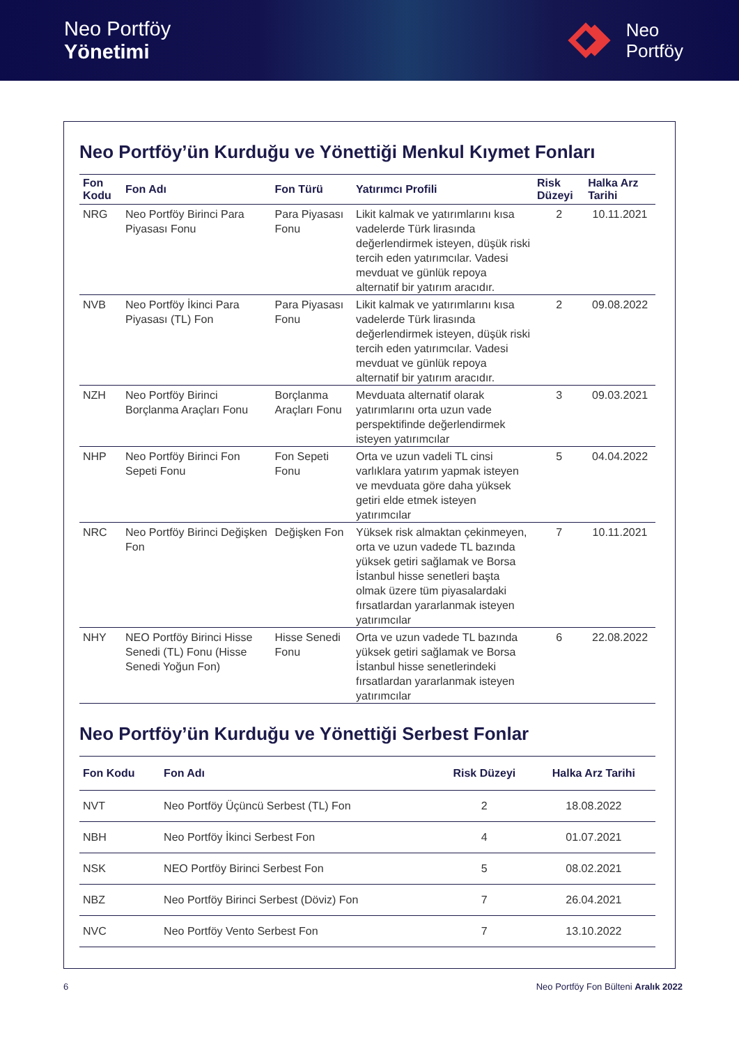Neo Portföy
Yönetimi
Neo
Portföy
Neo Portföy’ün Kurduğu ve Yönettiği Menkul Kıymet Fonları
| Fon Kodu | Fon Adı | Fon Türü | Yatırımcı Profili | Risk Düzeyi | Halka Arz Tarihi |
| --- | --- | --- | --- | --- | --- |
| NRG | Neo Portföy Birinci Para Piyasası Fonu | Para Piyasası Fonu | Likit kalmak ve yatırımlarını kısa vadelerde Türk lirasında değerlendirmek isteyen, düşük riski tercih eden yatırımcılar. Vadesi mevduat ve günlük repoya alternatif bir yatırım aracıdır. | 2 | 10.11.2021 |
| NVB | Neo Portföy İkinci Para Piyasası (TL) Fon | Para Piyasası Fonu | Likit kalmak ve yatırımlarını kısa vadelerde Türk lirasında değerlendirmek isteyen, düşük riski tercih eden yatırımcılar. Vadesi mevduat ve günlük repoya alternatif bir yatırım aracıdır. | 2 | 09.08.2022 |
| NZH | Neo Portföy Birinci Borçlanma Araçları Fonu | Borçlanma Araçları Fonu | Mevduata alternatif olarak yatırımlarını orta uzun vade perspektifinde değerlendirmek isteyen yatırımcılar | 3 | 09.03.2021 |
| NHP | Neo Portföy Birinci Fon Sepeti Fonu | Fon Sepeti Fonu | Orta ve uzun vadeli TL cinsi varlıklara yatırım yapmak isteyen ve mevduata göre daha yüksek getiri elde etmek isteyen yatırımcılar | 5 | 04.04.2022 |
| NRC | Neo Portföy Birinci Değişken Fon | Değişken Fon | Yüksek risk almaktan çekinmeyen, orta ve uzun vadede TL bazında yüksek getiri sağlamak ve Borsa İstanbul hisse senetleri başta olmak üzere tüm piyasalardaki fırsatlardan yararlanmak isteyen yatırımcılar | 7 | 10.11.2021 |
| NHY | NEO Portföy Birinci Hisse Senedi (TL) Fonu (Hisse Senedi Yoğun Fon) | Hisse Senedi Fonu | Orta ve uzun vadede TL bazında yüksek getiri sağlamak ve Borsa İstanbul hisse senetlerindeki fırsatlardan yararlanmak isteyen yatırımcılar | 6 | 22.08.2022 |
Neo Portföy’ün Kurduğu ve Yönettiği Serbest Fonlar
| Fon Kodu | Fon Adı | Risk Düzeyi | Halka Arz Tarihi |
| --- | --- | --- | --- |
| NVT | Neo Portföy Üçüncü Serbest (TL) Fon | 2 | 18.08.2022 |
| NBH | Neo Portföy İkinci Serbest Fon | 4 | 01.07.2021 |
| NSK | NEO Portföy Birinci Serbest Fon | 5 | 08.02.2021 |
| NBZ | Neo Portföy Birinci Serbest (Döviz) Fon | 7 | 26.04.2021 |
| NVC | Neo Portföy Vento Serbest Fon | 7 | 13.10.2022 |
6 Neo Portföy Fon Bülteni Aralık 2022